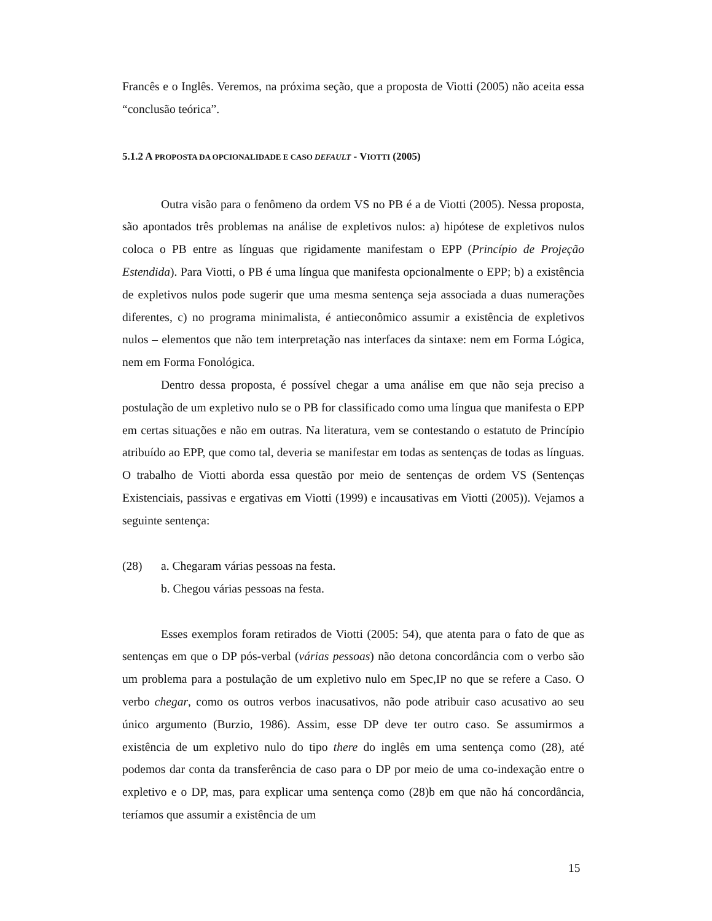Francês e o Inglês. Veremos, na próxima seção, que a proposta de Viotti (2005) não aceita essa “conclusão teórica”.
5.1.2 A PROPOSTA DA OPCIONALIDADE E CASO DEFAULT - VIOTTI (2005)
Outra visão para o fenômeno da ordem VS no PB é a de Viotti (2005). Nessa proposta, são apontados três problemas na análise de expletivos nulos: a) hipótese de expletivos nulos coloca o PB entre as línguas que rigidamente manifestam o EPP (Princípio de Projeção Estendida). Para Viotti, o PB é uma língua que manifesta opcionalmente o EPP; b) a existência de expletivos nulos pode sugerir que uma mesma sentença seja associada a duas numerações diferentes, c) no programa minimalista, é antieconômico assumir a existência de expletivos nulos – elementos que não tem interpretação nas interfaces da sintaxe: nem em Forma Lógica, nem em Forma Fonológica.
Dentro dessa proposta, é possível chegar a uma análise em que não seja preciso a postulação de um expletivo nulo se o PB for classificado como uma língua que manifesta o EPP em certas situações e não em outras. Na literatura, vem se contestando o estatuto de Princípio atribuído ao EPP, que como tal, deveria se manifestar em todas as sentenças de todas as línguas. O trabalho de Viotti aborda essa questão por meio de sentenças de ordem VS (Sentenças Existenciais, passivas e ergativas em Viotti (1999) e incausativas em Viotti (2005)). Vejamos a seguinte sentença:
(28) a. Chegaram várias pessoas na festa.
b. Chegou várias pessoas na festa.
Esses exemplos foram retirados de Viotti (2005: 54), que atenta para o fato de que as sentenças em que o DP pós-verbal (várias pessoas) não detona concordância com o verbo são um problema para a postulação de um expletivo nulo em Spec,IP no que se refere a Caso. O verbo chegar, como os outros verbos inacusativos, não pode atribuir caso acusativo ao seu único argumento (Burzio, 1986). Assim, esse DP deve ter outro caso. Se assumirmos a existência de um expletivo nulo do tipo there do inglês em uma sentença como (28), até podemos dar conta da transferência de caso para o DP por meio de uma co-indexação entre o expletivo e o DP, mas, para explicar uma sentença como (28)b em que não há concordância, teríamos que assumir a existência de um
15